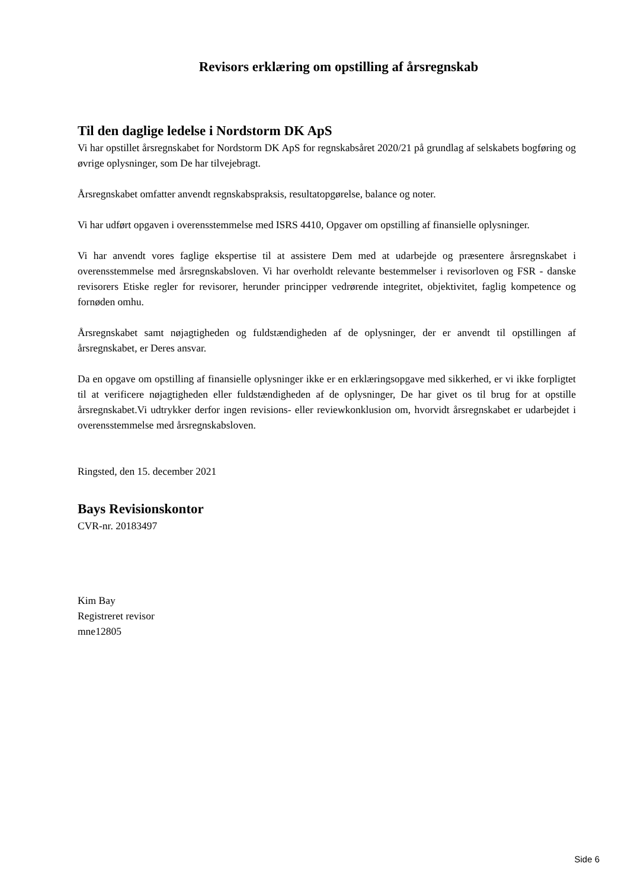Revisors erklæring om opstilling af årsregnskab
Til den daglige ledelse i Nordstorm DK ApS
Vi har opstillet årsregnskabet for Nordstorm DK ApS for regnskabsåret 2020/21 på grundlag af selskabets bogføring og øvrige oplysninger, som De har tilvejebragt.
Årsregnskabet omfatter anvendt regnskabspraksis, resultatopgørelse, balance og noter.
Vi har udført opgaven i overensstemmelse med ISRS 4410, Opgaver om opstilling af finansielle oplysninger.
Vi har anvendt vores faglige ekspertise til at assistere Dem med at udarbejde og præsentere årsregnskabet i overensstemmelse med årsregnskabsloven. Vi har overholdt relevante bestemmelser i revisorloven og FSR - danske revisorers Etiske regler for revisorer, herunder principper vedrørende integritet, objektivitet, faglig kompetence og fornøden omhu.
Årsregnskabet samt nøjagtigheden og fuldstændigheden af de oplysninger, der er anvendt til opstillingen af årsregnskabet, er Deres ansvar.
Da en opgave om opstilling af finansielle oplysninger ikke er en erklæringsopgave med sikkerhed, er vi ikke forpligtet til at verificere nøjagtigheden eller fuldstændigheden af de oplysninger, De har givet os til brug for at opstille årsregnskabet.Vi udtrykker derfor ingen revisions- eller reviewkonklusion om, hvorvidt årsregnskabet er udarbejdet i overensstemmelse med årsregnskabsloven.
Ringsted, den 15. december 2021
Bays Revisionskontor
CVR-nr. 20183497
Kim Bay
Registreret revisor
mne12805
Side 6